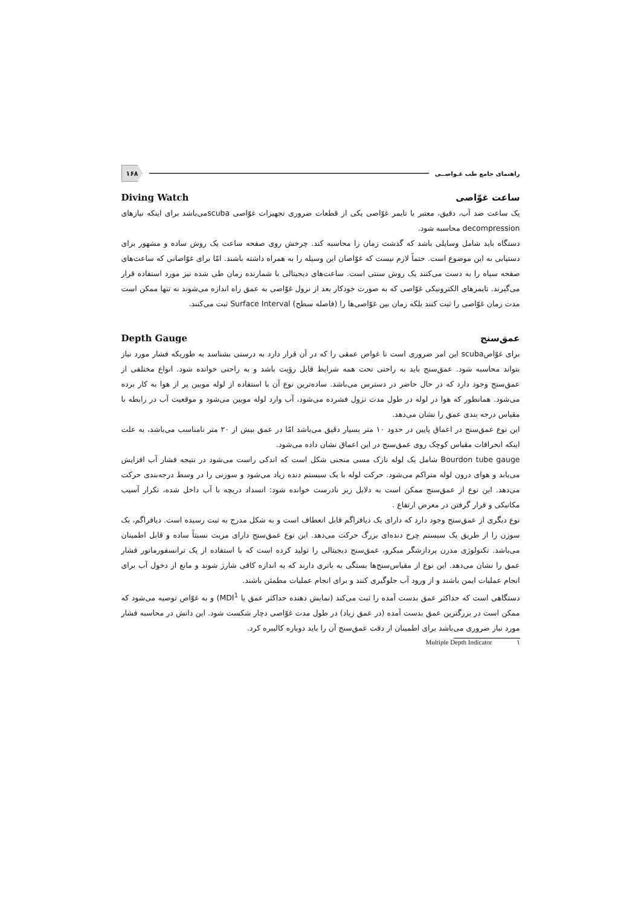راهنمای جامع طب غـواصــی ۱۶۸
ساعت غوّاصی Diving Watch
یک ساعت ضد آب، دقیق، معتبر با تایمر غوّاصی یکی از قطعات ضروری تجهیزات غوّاصی scubaمی‌باشد برای اینکه نیازهای decompression محاسبه شود.
دستگاه باید شامل وسایلی باشد که گذشت زمان را محاسبه کند. چرخش روی صفحه ساعت یک روش ساده و مشهور برای دستیابی به این موضوع است. حتماً لازم نیست که غوّاصان این وسیله را به همراه داشته باشند. امّا برای غوّاصانی که ساعت‌های صفحه سیاه را به دست می‌کنند یک روش سنتی است. ساعت‌های دیجیتالی با شمارنده زمان طی شده نیز مورد استفاده قرار می‌گیرند. تایمرهای الکترونیکی غوّاصی که به صورت خودکار بعد از نزول غوّاصی به عمق راه اندازه می‌شوند نه تنها ممکن است مدت زمان غوّاصی را ثبت کنند بلکه زمان بین غوّاصی‌ها را (فاصله سطح) Surface Interval ثبت می‌کنند.
عمق‌سنج Depth Gauge
برای غوّاصscuba این امر ضروری است تا غواص عمقی را که در آن قرار دارد به درستی بشناسد به طوریکه فشار مورد نیاز بتواند محاسبه شود. عمق‌سنج باید به راحتی تحت همه شرایط قابل رؤیت باشد و به راحتی خوانده شود. انواع مختلفی از عمق‌سنج وجود دارد که در حال حاضر در دسترس می‌باشد. ساده‌ترین نوع آن با استفاده از لوله مویین پر از هوا به کار برده می‌شود. همانطور که هوا در لوله در طول مدت نزول فشرده می‌شود، آب وارد لوله مویین می‌شود و موقعیت آب در رابطه با مقیاس درجه بندی عمق را نشان می‌دهد.
این نوع عمق‌سنج در اعماق پایین در حدود ۱۰ متر بسیار دقیق می‌باشد امّا در عمق بیش از ۲۰ متر نامناسب می‌باشد، به علت اینکه انحرافات مقیاس کوچک روی عمق‌سنج در این اعماق نشان داده می‌شود.
Bourdon tube gauge شامل یک لوله نازک مسی منحنی شکل است که اندکی راست می‌شود در نتیجه فشار آب افزایش می‌یابد و هوای درون لوله متراکم می‌شود. حرکت لوله با یک سیستم دنده زیاد می‌شود و سوزنی را در وسط درجه‌بندی حرکت می‌دهد. این نوع از عمق‌سنج ممکن است به دلایل زیر نادرست خوانده شود: انسداد دریچه با آب داخل شده، تکرار آسیب مکانیکی و قرار گرفتن در معرض ارتفاع .
نوع دیگری از عمق‌سنج وجود دارد که دارای یک دیافراگم قابل انعطاف است و به شکل مدرج به ثبت رسیده است. دیافراگم، یک سوزن را از طریق یک سیستم چرخ دنده‌ای بزرگ حرکت می‌دهد. این نوع عمق‌سنج دارای مزیت نسبتاً ساده و قابل اطمینان می‌باشد. تکنولوژی مدرن پردازشگر میکرو، عمق‌سنج دیجیتالی را تولید کرده است که با استفاده از یک ترانسفورماتور فشار عمق را نشان می‌دهد. این نوع از مقیاس‌سنج‌ها بستگی به باتری دارند که به اندازه کافی شارژ شوند و مانع از دخول آب برای انجام عملیات ایمن باشند و از ورود آب جلوگیری کنند و برای انجام عملیات مطمئن باشند.
دستگاهی است که حداکثر عمق بدست آمده را ثبت می‌کند (نمایش دهنده حداکثر عمق یا MDI<sup>1</sup>) و به غوّاص توصیه می‌شود که ممکن است در بزرگترین عمق بدست آمده (در عمق زیاد) در طول مدت غوّاصی دچار شکست شود. این دانش در محاسبه فشار مورد نیاز ضروری می‌باشد برای اطمینان از دقت عمق‌سنج آن را باید دوباره کالیبره کرد.
۱ Multiple Depth Indicator